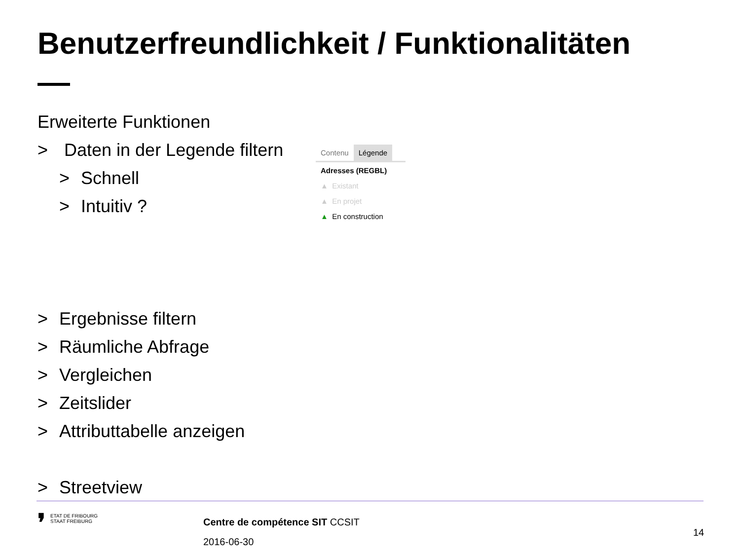Benutzerfreundlichkeit / Funktionalitäten
Erweiterte Funktionen
> Daten in der Legende filtern
> Schnell
> Intuitiv ?
> Ergebnisse filtern
> Räumliche Abfrage
> Vergleichen
> Zeitslider
> Attributtabelle anzeigen
> Streetview
Contenu Légende
Adresses (REGBL)
▲ Existant
▲ En projet
▲ En construction
❜ ETAT DE FRIBOURG
STAAT FREIBURG
Centre de compétence SIT CCSIT
2016-06-30
14